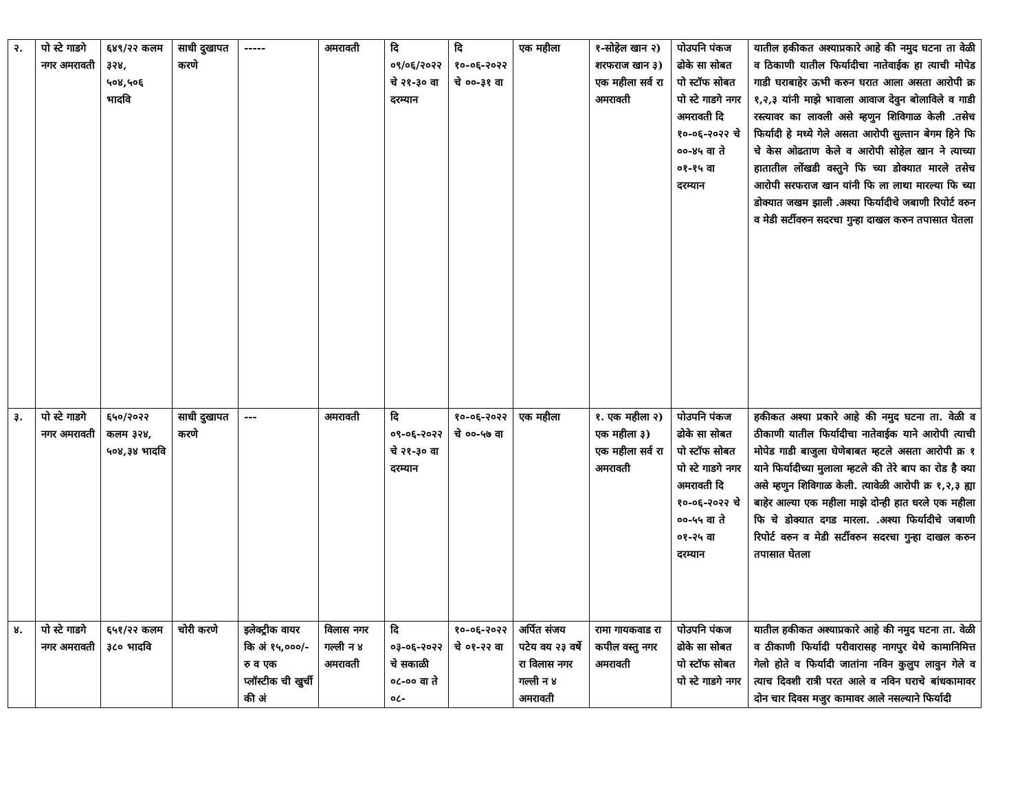| २. | पो स्टे गाडगे नगर अमरावती | ६४९/२२ कलम ३२४, ५०४,५०६ भादवि | साधी दुखापत करणे | ----- | अमरावती | दि ०९/०६/२०२२ चे २१-३० वा दरम्यान | दि १०-०६-२०२२ चे ००-३१ वा | एक महीला | १-सोहेल खान २) शरफराज खान ३) एक महीला सर्व रा अमरावती | पोउपनि पंकज ढोके सा सोबत पो स्टॉफ सोबत पो स्टे गाडगे नगर अमरावती दि १०-०६-२०२२ चे ००-४५ वा ते ०१-१५ वा दरम्यान | यातील हकीकत अश्याप्रकारे आहे की नमुद घटना ता वेळी व ठिकाणी यातील फिर्यादीचा नातेवाईक हा त्याची मोपेड गाडी घराबाहेर ऊभी करुन घरात आला असता आरोपी क्र १,२,३ यांनी माझे भावाला आवाज देवुन बोलाविले व गाडी रस्त्यावर का लावली असे म्हणुन शिविगाळ केली .तसेच फिर्यादी हे मध्ये गेले असता आरोपी सुल्तान बेगम हिने फि चे केस ओढताण केले व आरोपी सोहेल खान ने त्याच्या हातातील लोंखडी वस्तुने फि च्या डोक्यात मारले तसेच आरोपी सरफराज खान यांनी फि ला लाथा मारल्या फि च्या डोक्यात जखम झाली .अश्या फिर्यादीचे जबाणी रिपोर्ट वरुन व मेडी सर्टीवरुन सदरचा गुन्हा दाखल करुन तपासात घेतला |
| ३. | पो स्टे गाडगे नगर अमरावती | ६५०/२०२२ कलम ३२४, ५०४,३४ भादवि | साधी दुखापत करणे | --- | अमरावती | दि ०९-०६-२०२२ चे २१-३० वा दरम्यान | १०-०६-२०२२ चे ००-५७ वा | एक महीला | १. एक महीला २) एक महीला ३) एक महीला सर्व रा अमरावती | पोउपनि पंकज ढोके सा सोबत पो स्टॉफ सोबत पो स्टे गाडगे नगर अमरावती दि १०-०६-२०२२ चे ००-५५ वा ते ०१-२५ वा दरम्यान | हकीकत अश्या प्रकारे आहे की नमुद घटना ता. वेळी व ठीकाणी यातील फिर्यादीचा नातेवाईक याने आरोपी त्याची मोपेड गाडी बाजुला घेणेबाबत म्हटले असता आरोपी क्र १ याने फिर्यादीच्या मुलाला म्हटले की तेरे बाप का रोड है क्या असे म्हणुन शिविगाळ केली. त्यावेळी आरोपी क्र १,२,३ ह्या बाहेर आल्या एक महीला माझे दोन्ही हात धरले एक महीला फि चे डोक्यात दगड मारला. .अश्या फिर्यादीचे जबाणी रिपोर्ट वरुन व मेडी सर्टीवरुन सदरचा गुन्हा दाखल करुन तपासात घेतला |
| ४. | पो स्टे गाडगे नगर अमरावती | ६५१/२२ कलम ३८० भादवि | चोरी करणे | इलेक्ट्रीक वायर कि अं १५,०००/- रु व एक प्लॉस्टीक ची खुर्ची की अं | विलास नगर गल्ली न ४ अमरावती | दि ०३-०६-२०२२ चे सकाळी ०८-०० वा ते ०८- | १०-०६-२०२२ चे ०१-२२ वा | अर्पित संजय पटेय वय २३ वर्षे रा विलास नगर गल्ली न ४ अमरावती | रामा गायकवाड रा कपील वस्तु नगर अमरावती | पोउपनि पंकज ढोके सा सोबत पो स्टॉफ सोबत पो स्टे गाडगे नगर | यातील हकीकत अश्याप्रकारे आहे की नमुद घटना ता. वेळी व ठीकाणी फिर्यादी परीवारासह नागपुर येथे कामानिमित्त गेलो होते व फिर्यादी जातांना नविन कुलुप लावुन गेले व त्याच दिवशी रात्री परत आले व नविन घराचे बांधकामावर दोन चार दिवस मजुर कामावर आले नसल्याने फिर्यादी |